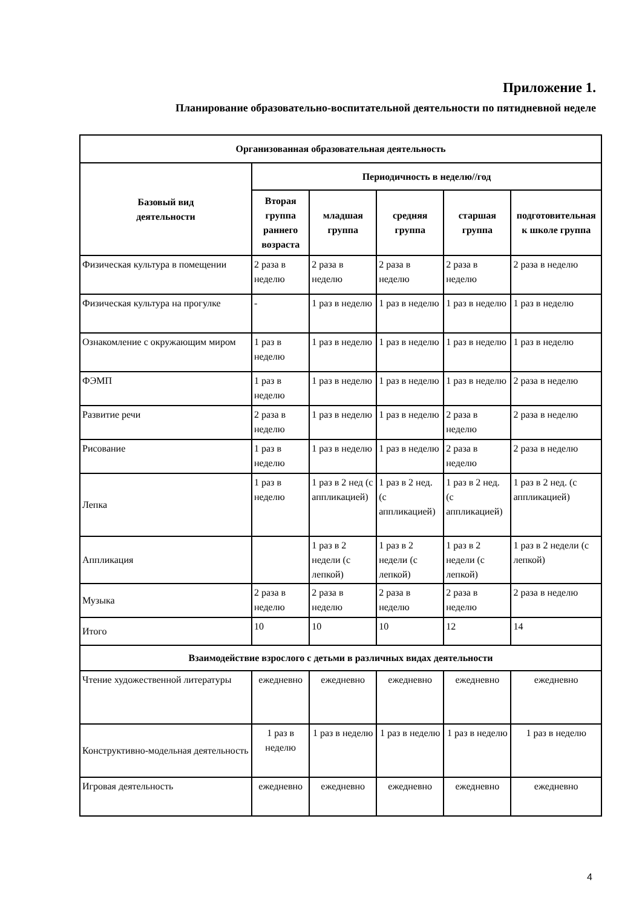Приложение 1.
Планирование образовательно-воспитательной деятельности по пятидневной неделе
| Организованная образовательная деятельность | | | | | |
| --- | --- | --- | --- | --- | --- |
| Базовый вид деятельности | Периодичность в неделю//год | | | | |
| | Вторая группа раннего возраста | младшая группа | средняя группа | старшая группа | подготовительная к школе группа |
| Физическая культура в помещении | 2 раза в неделю | 2 раза в неделю | 2 раза в неделю | 2 раза в неделю | 2 раза в неделю |
| Физическая культура на прогулке | - | 1 раз в неделю | 1 раз в неделю | 1 раз в неделю | 1 раз в неделю |
| Ознакомление с окружающим миром | 1 раз в неделю | 1 раз в неделю | 1 раз в неделю | 1 раз в неделю | 1 раз в неделю |
| ФЭМП | 1 раз в неделю | 1 раз в неделю | 1 раз в неделю | 1 раз в неделю | 2 раза в неделю |
| Развитие речи | 2 раза в неделю | 1 раз в неделю | 1 раз в неделю | 2 раза в неделю | 2 раза в неделю |
| Рисование | 1 раз в неделю | 1 раз в неделю | 1 раз в неделю | 2 раза в неделю | 2 раза в неделю |
| Лепка | 1 раз в неделю | 1 раз в 2 нед (с аппликацией) | 1 раз в 2 нед. (с аппликацией) | 1 раз в 2 нед. (с аппликацией) | 1 раз в 2 нед. (с аппликацией) |
| Аппликация | | 1 раз в 2 недели (с лепкой) | 1 раз в 2 недели (с лепкой) | 1 раз в 2 недели (с лепкой) | 1 раз в 2 недели (с лепкой) |
| Музыка | 2 раза в неделю | 2 раза в неделю | 2 раза в неделю | 2 раза в неделю | 2 раза в неделю |
| Итого | 10 | 10 | 10 | 12 | 14 |
| Взаимодействие взрослого с детьми в различных видах деятельности | | | | | |
| Чтение художественной литературы | ежедневно | ежедневно | ежедневно | ежедневно | ежедневно |
| Конструктивно-модельная деятельность | 1 раз в неделю | 1 раз в неделю | 1 раз в неделю | 1 раз в неделю | 1 раз в неделю |
| Игровая деятельность | ежедневно | ежедневно | ежедневно | ежедневно | ежедневно |
4